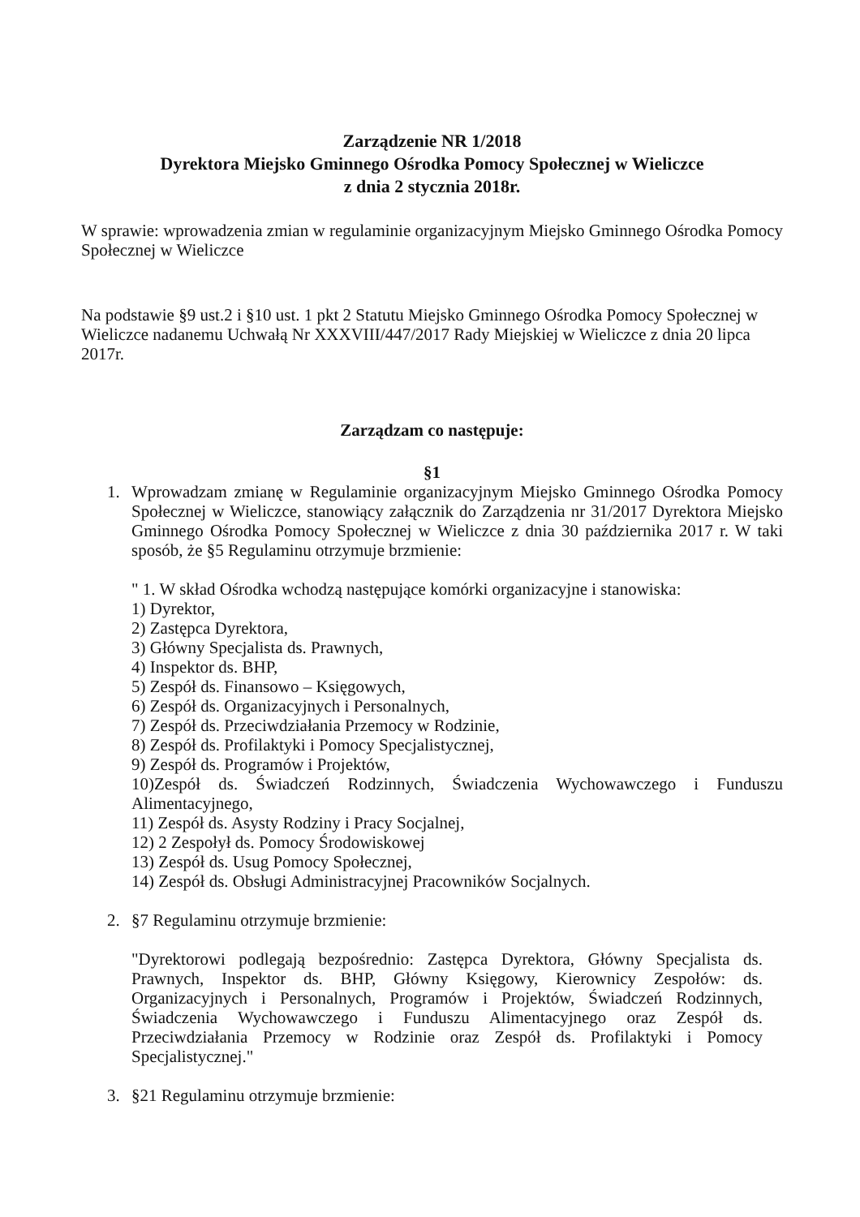Zarządzenie NR 1/2018
Dyrektora Miejsko Gminnego Ośrodka Pomocy Społecznej w Wieliczce
z dnia 2 stycznia 2018r.
W sprawie: wprowadzenia zmian w regulaminie organizacyjnym Miejsko Gminnego Ośrodka Pomocy Społecznej w Wieliczce
Na podstawie §9 ust.2 i §10 ust. 1 pkt 2 Statutu Miejsko Gminnego Ośrodka Pomocy Społecznej w Wieliczce nadanemu Uchwałą Nr XXXVIII/447/2017 Rady Miejskiej w Wieliczce z dnia 20 lipca 2017r.
Zarządzam co następuje:
§1
1. Wprowadzam zmianę w Regulaminie organizacyjnym Miejsko Gminnego Ośrodka Pomocy Społecznej w Wieliczce, stanowiący załącznik do Zarządzenia nr 31/2017 Dyrektora Miejsko Gminnego Ośrodka Pomocy Społecznej w Wieliczce z dnia 30 października 2017 r. W taki sposób, że §5 Regulaminu otrzymuje brzmienie:
" 1. W skład Ośrodka wchodzą następujące komórki organizacyjne i stanowiska:
1) Dyrektor,
2) Zastępca Dyrektora,
3) Główny Specjalista ds. Prawnych,
4) Inspektor ds. BHP,
5) Zespół ds. Finansowo – Księgowych,
6) Zespół ds. Organizacyjnych i Personalnych,
7) Zespół ds. Przeciwdziałania Przemocy w Rodzinie,
8) Zespół ds. Profilaktyki i Pomocy Specjalistycznej,
9) Zespół ds. Programów i Projektów,
10)Zespół ds. Świadczeń Rodzinnych, Świadczenia Wychowawczego i Funduszu Alimentacyjnego,
11) Zespół ds. Asysty Rodziny i Pracy Socjalnej,
12) 2 Zespołył ds. Pomocy Środowiskowej
13) Zespół ds. Usug Pomocy Społecznej,
14) Zespół ds. Obsługi Administracyjnej Pracowników Socjalnych.
2. §7 Regulaminu otrzymuje brzmienie:
"Dyrektorowi podlegają bezpośrednio: Zastępca Dyrektora, Główny Specjalista ds. Prawnych, Inspektor ds. BHP, Główny Księgowy, Kierownicy Zespołów: ds. Organizacyjnych i Personalnych, Programów i Projektów, Świadczeń Rodzinnych, Świadczenia Wychowawczego i Funduszu Alimentacyjnego oraz Zespół ds. Przeciwdziałania Przemocy w Rodzinie oraz Zespół ds. Profilaktyki i Pomocy Specjalistycznej."
3. §21 Regulaminu otrzymuje brzmienie: